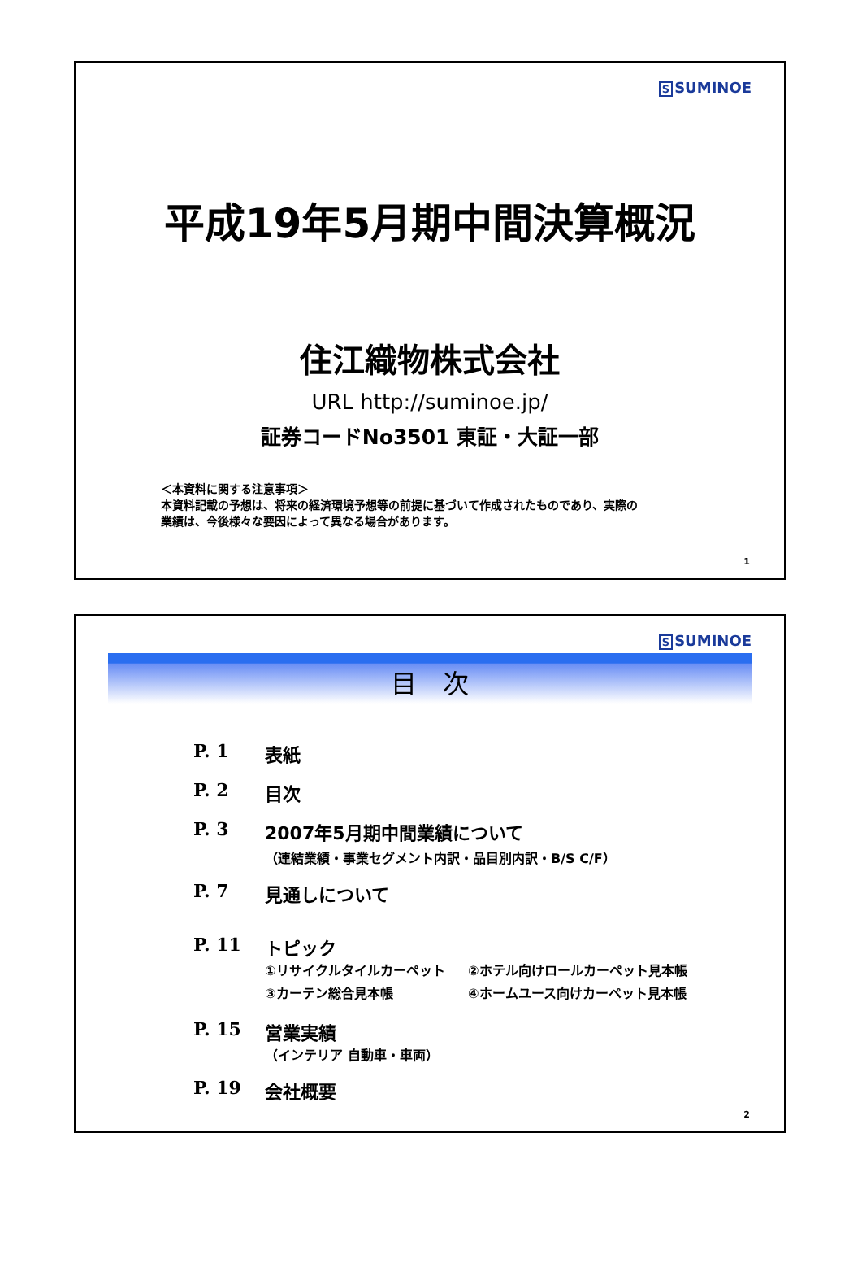S SUMINOE
平成19年5月期中間決算概況
住江織物株式会社
URL http://suminoe.jp/
証券コードNo3501 東証・大証一部
＜本資料に関する注意事項＞
本資料記載の予想は、将来の経済環境予想等の前提に基づいて作成されたものであり、実際の
業績は、今後様々な要因によって異なる場合があります。
1
S SUMINOE
目　次
P. 1 表紙
P. 2 目次
P. 3 2007年5月期中間業績について
（連結業績・事業セグメント内訳・品目別内訳・B/S C/F）
P. 7 見通しについて
P. 11 トピック
①リサイクルタイルカーペット ②ホテル向けロールカーペット見本帳 ③カーテン総合見本帳 ④ホームユース向けカーペット見本帳
P. 15 営業実績
（インテリア 自動車・車両）
P. 19 会社概要
2